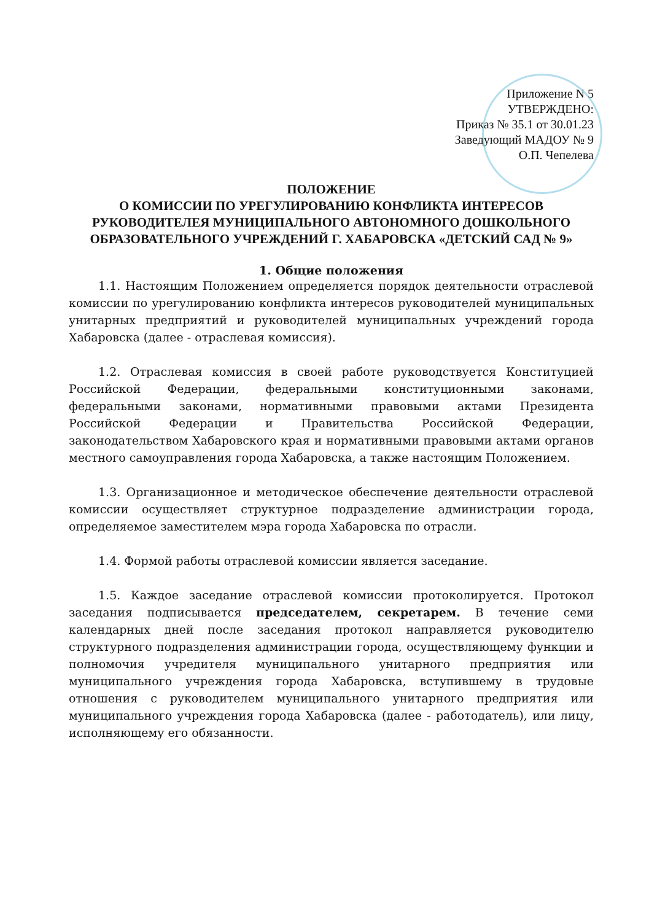Приложение N 5
УТВЕРЖДЕНО:
Приказ № 35.1 от 30.01.23
Заведующий МАДОУ № 9
О.П. Чепелева
ПОЛОЖЕНИЕ
О КОМИССИИ ПО УРЕГУЛИРОВАНИЮ КОНФЛИКТА ИНТЕРЕСОВ РУКОВОДИТЕЛЕЯ МУНИЦИПАЛЬНОГО АВТОНОМНОГО ДОШКОЛЬНОГО ОБРАЗОВАТЕЛЬНОГО УЧРЕЖДЕНИЙ Г. ХАБАРОВСКА «ДЕТСКИЙ САД № 9»
1. Общие положения
1.1. Настоящим Положением определяется порядок деятельности отраслевой комиссии по урегулированию конфликта интересов руководителей муниципальных унитарных предприятий и руководителей муниципальных учреждений города Хабаровска (далее - отраслевая комиссия).
1.2. Отраслевая комиссия в своей работе руководствуется Конституцией Российской Федерации, федеральными конституционными законами, федеральными законами, нормативными правовыми актами Президента Российской Федерации и Правительства Российской Федерации, законодательством Хабаровского края и нормативными правовыми актами органов местного самоуправления города Хабаровска, а также настоящим Положением.
1.3. Организационное и методическое обеспечение деятельности отраслевой комиссии осуществляет структурное подразделение администрации города, определяемое заместителем мэра города Хабаровска по отрасли.
1.4. Формой работы отраслевой комиссии является заседание.
1.5. Каждое заседание отраслевой комиссии протоколируется. Протокол заседания подписывается председателем, секретарем. В течение семи календарных дней после заседания протокол направляется руководителю структурного подразделения администрации города, осуществляющему функции и полномочия учредителя муниципального унитарного предприятия или муниципального учреждения города Хабаровска, вступившему в трудовые отношения с руководителем муниципального унитарного предприятия или муниципального учреждения города Хабаровска (далее - работодатель), или лицу, исполняющему его обязанности.